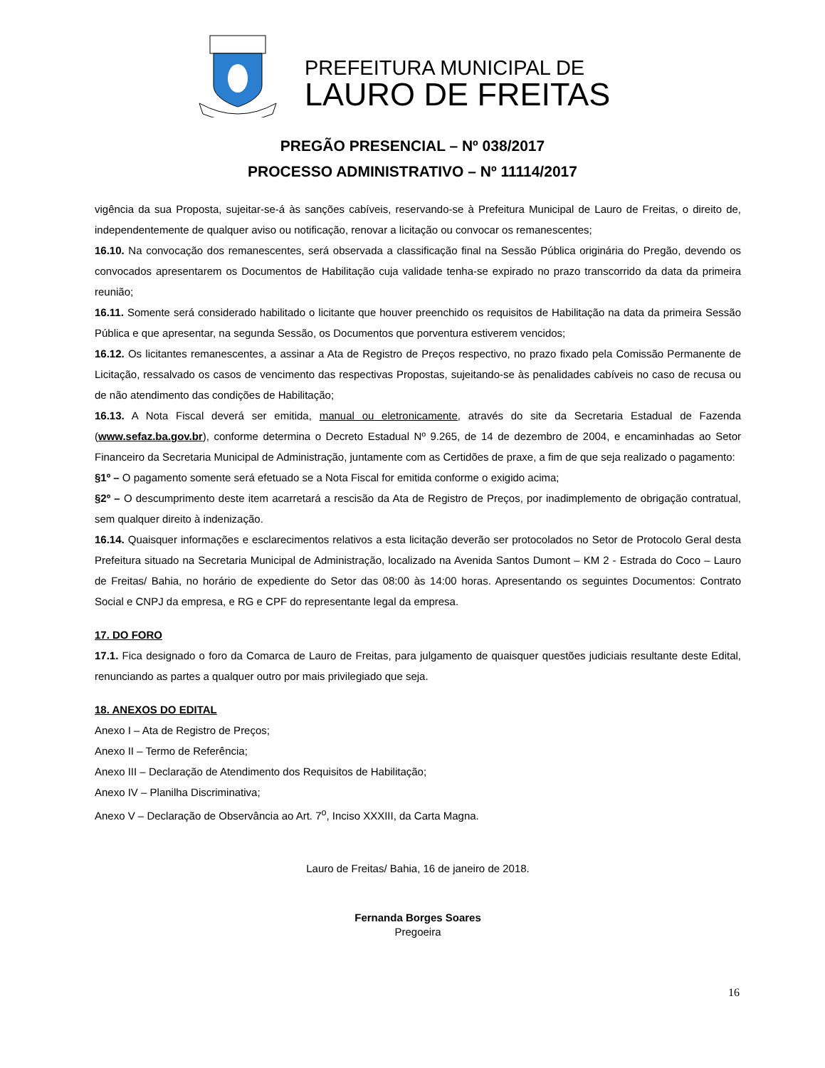PREFEITURA MUNICIPAL DE
LAURO DE FREITAS
PREGÃO PRESENCIAL – Nº 038/2017
PROCESSO ADMINISTRATIVO – Nº 11114/2017
vigência da sua Proposta, sujeitar-se-á às sanções cabíveis, reservando-se à Prefeitura Municipal de Lauro de Freitas, o direito de, independentemente de qualquer aviso ou notificação, renovar a licitação ou convocar os remanescentes;
16.10. Na convocação dos remanescentes, será observada a classificação final na Sessão Pública originária do Pregão, devendo os convocados apresentarem os Documentos de Habilitação cuja validade tenha-se expirado no prazo transcorrido da data da primeira reunião;
16.11. Somente será considerado habilitado o licitante que houver preenchido os requisitos de Habilitação na data da primeira Sessão Pública e que apresentar, na segunda Sessão, os Documentos que porventura estiverem vencidos;
16.12. Os licitantes remanescentes, a assinar a Ata de Registro de Preços respectivo, no prazo fixado pela Comissão Permanente de Licitação, ressalvado os casos de vencimento das respectivas Propostas, sujeitando-se às penalidades cabíveis no caso de recusa ou de não atendimento das condições de Habilitação;
16.13. A Nota Fiscal deverá ser emitida, manual ou eletronicamente, através do site da Secretaria Estadual de Fazenda (www.sefaz.ba.gov.br), conforme determina o Decreto Estadual Nº 9.265, de 14 de dezembro de 2004, e encaminhadas ao Setor Financeiro da Secretaria Municipal de Administração, juntamente com as Certidões de praxe, a fim de que seja realizado o pagamento:
§1º – O pagamento somente será efetuado se a Nota Fiscal for emitida conforme o exigido acima;
§2º – O descumprimento deste item acarretará a rescisão da Ata de Registro de Preços, por inadimplemento de obrigação contratual, sem qualquer direito à indenização.
16.14. Quaisquer informações e esclarecimentos relativos a esta licitação deverão ser protocolados no Setor de Protocolo Geral desta Prefeitura situado na Secretaria Municipal de Administração, localizado na Avenida Santos Dumont – KM 2 - Estrada do Coco – Lauro de Freitas/ Bahia, no horário de expediente do Setor das 08:00 às 14:00 horas. Apresentando os seguintes Documentos: Contrato Social e CNPJ da empresa, e RG e CPF do representante legal da empresa.
17. DO FORO
17.1. Fica designado o foro da Comarca de Lauro de Freitas, para julgamento de quaisquer questões judiciais resultante deste Edital, renunciando as partes a qualquer outro por mais privilegiado que seja.
18. ANEXOS DO EDITAL
Anexo I – Ata de Registro de Preços;
Anexo II – Termo de Referência;
Anexo III – Declaração de Atendimento dos Requisitos de Habilitação;
Anexo IV – Planilha Discriminativa;
Anexo V – Declaração de Observância ao Art. 7<sup>o</sup>, Inciso XXXIII, da Carta Magna.
Lauro de Freitas/ Bahia, 16 de janeiro de 2018.
Fernanda Borges Soares
Pregoeira
16